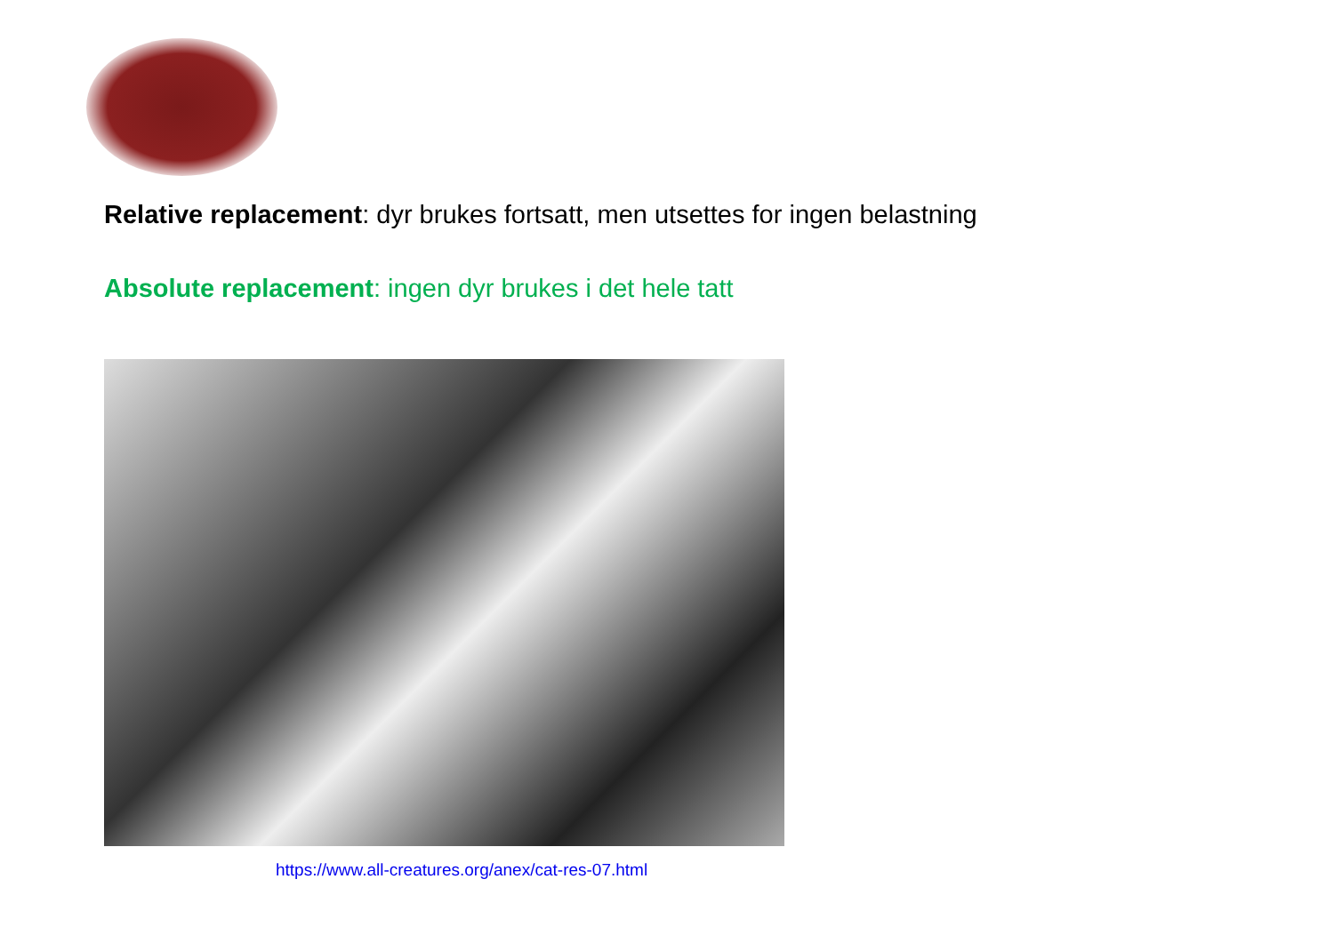Relative replacement: dyr brukes fortsatt, men utsettes for ingen belastning
Absolute replacement: ingen dyr brukes i det hele tatt
https://www.all-creatures.org/anex/cat-res-07.html